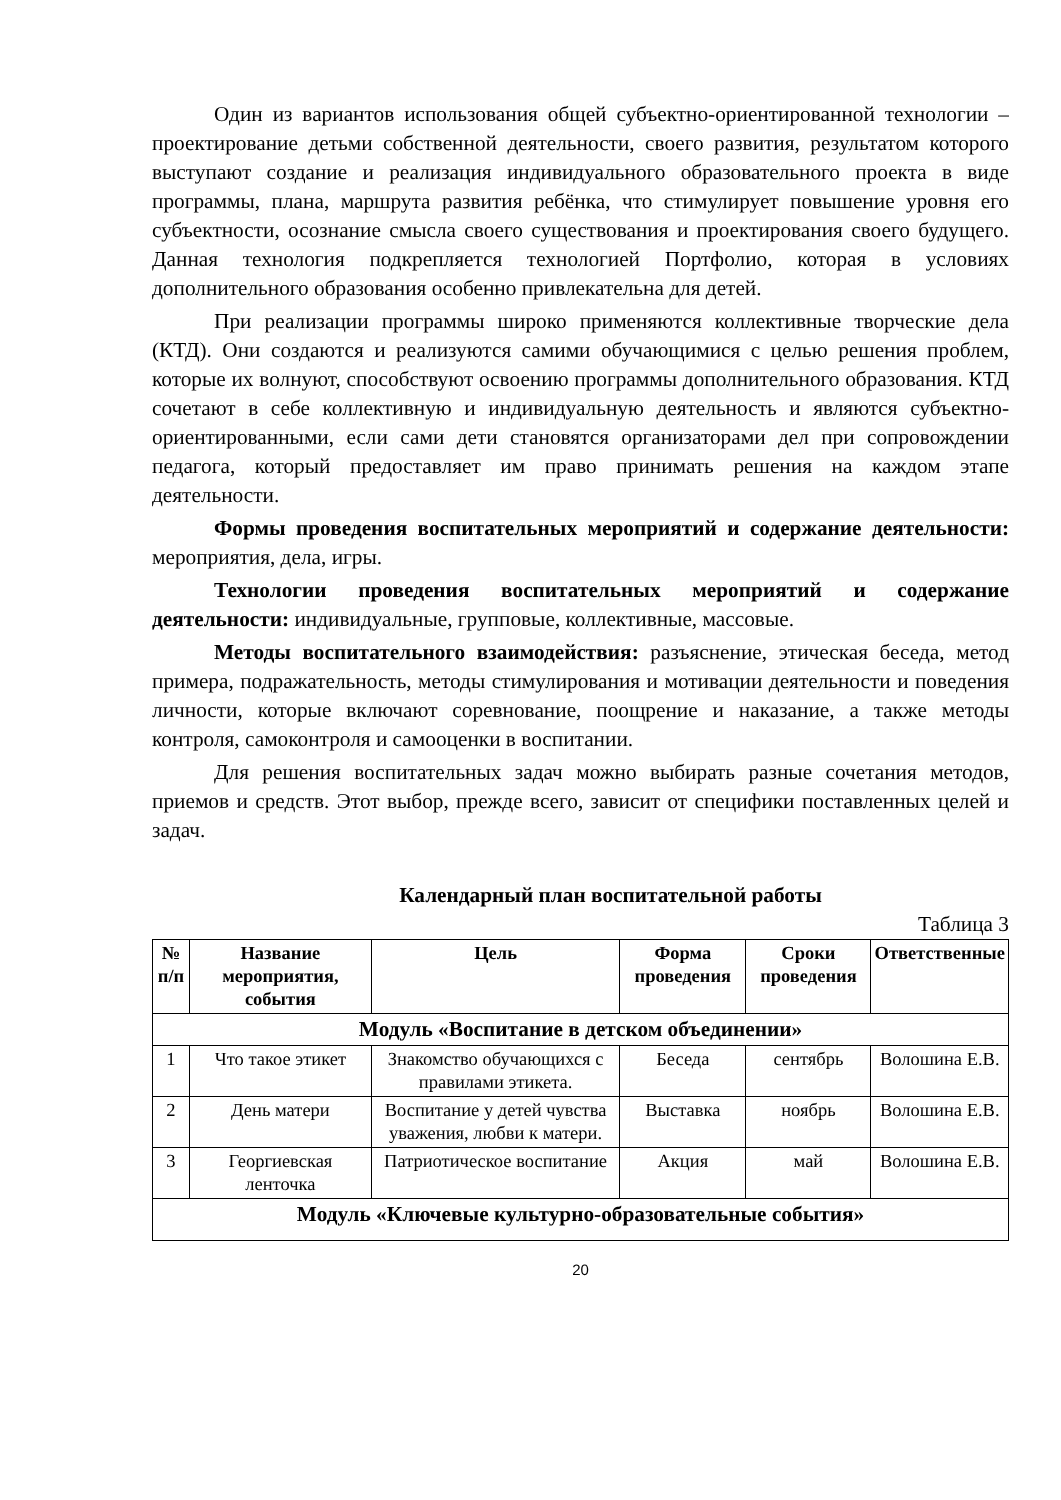Один из вариантов использования общей субъектно-ориентированной технологии – проектирование детьми собственной деятельности, своего развития, результатом которого выступают создание и реализация индивидуального образовательного проекта в виде программы, плана, маршрута развития ребёнка, что стимулирует повышение уровня его субъектности, осознание смысла своего существования и проектирования своего будущего. Данная технология подкрепляется технологией Портфолио, которая в условиях дополнительного образования особенно привлекательна для детей.
При реализации программы широко применяются коллективные творческие дела (КТД). Они создаются и реализуются самими обучающимися с целью решения проблем, которые их волнуют, способствуют освоению программы дополнительного образования. КТД сочетают в себе коллективную и индивидуальную деятельность и являются субъектно-ориентированными, если сами дети становятся организаторами дел при сопровождении педагога, который предоставляет им право принимать решения на каждом этапе деятельности.
Формы проведения воспитательных мероприятий и содержание деятельности: мероприятия, дела, игры.
Технологии проведения воспитательных мероприятий и содержание деятельности: индивидуальные, групповые, коллективные, массовые.
Методы воспитательного взаимодействия: разъяснение, этическая беседа, метод примера, подражательность, методы стимулирования и мотивации деятельности и поведения личности, которые включают соревнование, поощрение и наказание, а также методы контроля, самоконтроля и самооценки в воспитании.
Для решения воспитательных задач можно выбирать разные сочетания методов, приемов и средств. Этот выбор, прежде всего, зависит от специфики поставленных целей и задач.
Календарный план воспитательной работы
Таблица 3
| № п/п | Название мероприятия, события | Цель | Форма проведения | Сроки проведения | Ответственные |
| --- | --- | --- | --- | --- | --- |
| Модуль «Воспитание в детском объединении» | | | | | |
| 1 | Что такое этикет | Знакомство обучающихся с правилами этикета. | Беседа | сентябрь | Волошина Е.В. |
| 2 | День матери | Воспитание у детей чувства уважения, любви к матери. | Выставка | ноябрь | Волошина Е.В. |
| 3 | Георгиевская ленточка | Патриотическое воспитание | Акция | май | Волошина Е.В. |
| Модуль «Ключевые культурно-образовательные события» | | | | | |
20